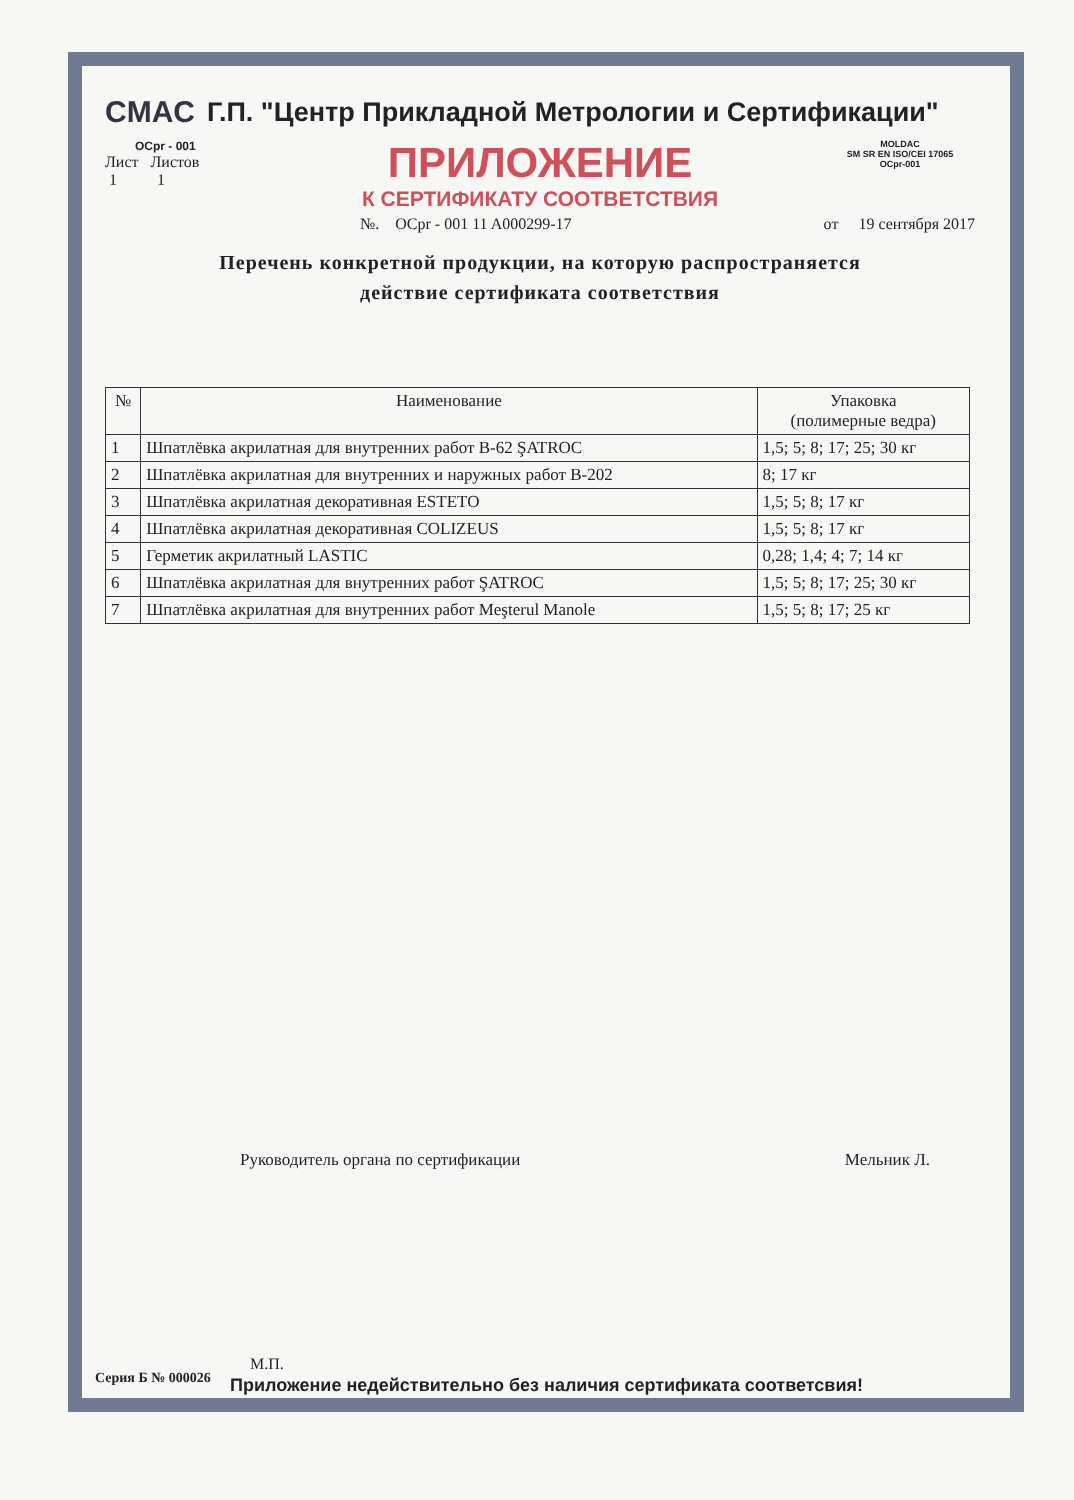CMAC Г.П. "Центр Прикладной Метрологии и Сертификации"
OCpr - 001
Лист Листов
1 1
ПРИЛОЖЕНИЕ
К СЕРТИФИКАТУ СООТВЕТСТВИЯ
MOLDAC
SM SR EN ISO/CEI 17065
OCpr-001
№. OCpr - 001 11 A000299-17 от 19 сентября 2017
Перечень конкретной продукции, на которую распространяется
действие сертификата соответствия
| № | Наименование | Упаковка (полимерные ведра) |
| --- | --- | --- |
| 1 | Шпатлёвка акрилатная для внутренних работ B-62 ŞATROC | 1,5; 5; 8; 17; 25; 30 кг |
| 2 | Шпатлёвка акрилатная для внутренних и наружных работ B-202 | 8; 17 кг |
| 3 | Шпатлёвка акрилатная декоративная ESTETO | 1,5; 5; 8; 17 кг |
| 4 | Шпатлёвка акрилатная декоративная COLIZEUS | 1,5; 5; 8; 17 кг |
| 5 | Герметик акрилатный LASTIC | 0,28; 1,4; 4; 7; 14 кг |
| 6 | Шпатлёвка акрилатная для внутренних работ ŞATROC | 1,5; 5; 8; 17; 25; 30 кг |
| 7 | Шпатлёвка акрилатная для внутренних работ Meşterul Manole | 1,5; 5; 8; 17; 25 кг |
Руководитель органа по сертификации Мельник Л.
М.П.
Приложение недействительно без наличия сертификата соответсвия!
Серия Б № 000026